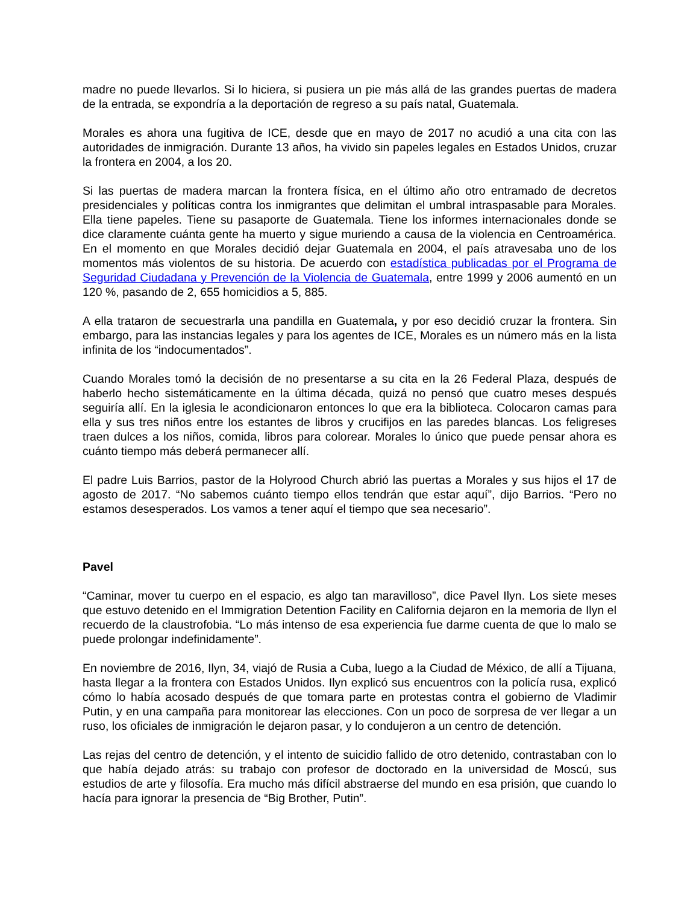madre no puede llevarlos. Si lo hiciera, si pusiera un pie más allá de las grandes puertas de madera de la entrada, se expondría a la deportación de regreso a su país natal, Guatemala.
Morales es ahora una fugitiva de ICE, desde que en mayo de 2017 no acudió a una cita con las autoridades de inmigración. Durante 13 años, ha vivido sin papeles legales en Estados Unidos, cruzar la frontera en 2004, a los 20.
Si las puertas de madera marcan la frontera física, en el último año otro entramado de decretos presidenciales y políticas contra los inmigrantes que delimitan el umbral intraspasable para Morales. Ella tiene papeles. Tiene su pasaporte de Guatemala. Tiene los informes internacionales donde se dice claramente cuánta gente ha muerto y sigue muriendo a causa de la violencia en Centroamérica. En el momento en que Morales decidió dejar Guatemala en 2004, el país atravesaba uno de los momentos más violentos de su historia. De acuerdo con estadística publicadas por el Programa de Seguridad Ciudadana y Prevención de la Violencia de Guatemala, entre 1999 y 2006 aumentó en un 120 %, pasando de 2, 655 homicidios a 5, 885.
A ella trataron de secuestrarla una pandilla en Guatemala, y por eso decidió cruzar la frontera. Sin embargo, para las instancias legales y para los agentes de ICE, Morales es un número más en la lista infinita de los “indocumentados”.
Cuando Morales tomó la decisión de no presentarse a su cita en la 26 Federal Plaza, después de haberlo hecho sistemáticamente en la última década, quizá no pensó que cuatro meses después seguiría allí. En la iglesia le acondicionaron entonces lo que era la biblioteca. Colocaron camas para ella y sus tres niños entre los estantes de libros y crucifijos en las paredes blancas. Los feligreses traen dulces a los niños, comida, libros para colorear. Morales lo único que puede pensar ahora es cuánto tiempo más deberá permanecer allí.
El padre Luis Barrios, pastor de la Holyrood Church abrió las puertas a Morales y sus hijos el 17 de agosto de 2017. “No sabemos cuánto tiempo ellos tendrán que estar aquí”, dijo Barrios. “Pero no estamos desesperados. Los vamos a tener aquí el tiempo que sea necesario”.
Pavel
“Caminar, mover tu cuerpo en el espacio, es algo tan maravilloso”, dice Pavel Ilyn. Los siete meses que estuvo detenido en el Immigration Detention Facility en California dejaron en la memoria de Ilyn el recuerdo de la claustrofobia. “Lo más intenso de esa experiencia fue darme cuenta de que lo malo se puede prolongar indefinidamente”.
En noviembre de 2016, Ilyn, 34, viajó de Rusia a Cuba, luego a la Ciudad de México, de allí a Tijuana, hasta llegar a la frontera con Estados Unidos. Ilyn explicó sus encuentros con la policía rusa, explicó cómo lo había acosado después de que tomara parte en protestas contra el gobierno de Vladimir Putin, y en una campaña para monitorear las elecciones. Con un poco de sorpresa de ver llegar a un ruso, los oficiales de inmigración le dejaron pasar, y lo condujeron a un centro de detención.
Las rejas del centro de detención, y el intento de suicidio fallido de otro detenido, contrastaban con lo que había dejado atrás: su trabajo con profesor de doctorado en la universidad de Moscú, sus estudios de arte y filosofía. Era mucho más difícil abstraerse del mundo en esa prisión, que cuando lo hacía para ignorar la presencia de “Big Brother, Putin”.